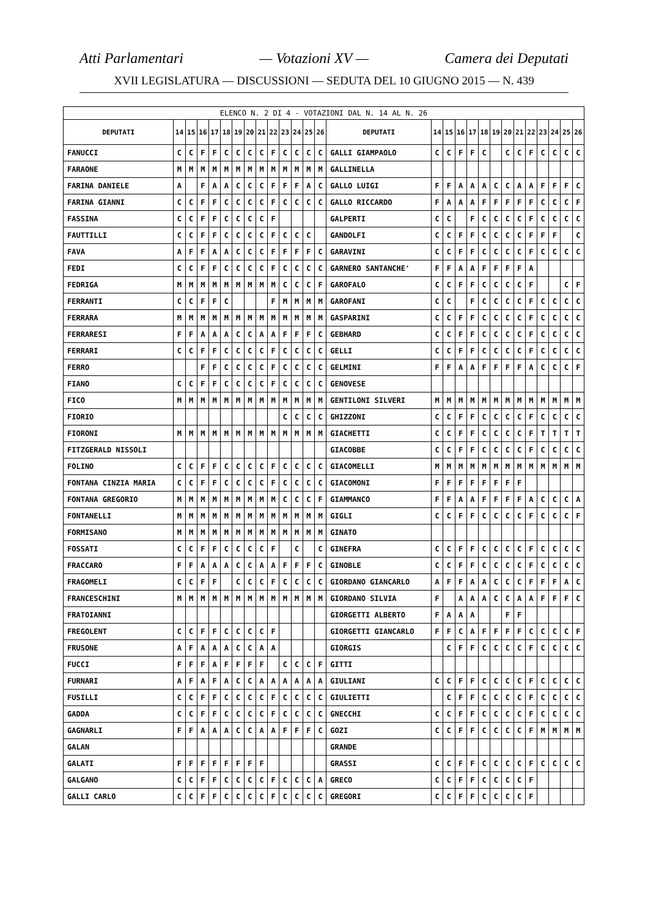Atti Parlamentari — Votazioni XV — Camera dei Deputati
XVII LEGISLATURA — DISCUSSIONI — SEDUTA DEL 10 GIUGNO 2015 — N. 439
| ELENCO N. 2 DI 4 - VOTAZIONI DAL N. 14 AL N. 26 | | | | | | | | | | | | | | | | | | | | | | | | | | | |
| DEPUTATI | 14 | 15 | 16 | 17 | 18 | 19 | 20 | 21 | 22 | 23 | 24 | 25 | 26 | DEPUTATI | 14 | 15 | 16 | 17 | 18 | 19 | 20 | 21 | 22 | 23 | 24 | 25 | 26 |
| FANUCCI | C | C | F | F | C | C | C | C | F | C | C | C | C | GALLI GIAMPAOLO | C | C | F | F | C | | C | C | F | C | C | C | C |
| FARAONE | M | M | M | M | M | M | M | M | M | M | M | M | M | GALLINELLA | | | | | | | | | | | | | |
| FARINA DANIELE | A | | F | A | A | C | C | C | F | F | F | A | C | GALLO LUIGI | F | F | A | A | A | C | C | A | A | F | F | F | C |
| FARINA GIANNI | C | C | F | F | C | C | C | C | F | C | C | C | C | GALLO RICCARDO | F | A | A | A | F | F | F | F | F | C | C | C | F |
| FASSINA | C | C | F | F | C | C | C | C | F | | | | | GALPERTI | C | C | | F | C | C | C | C | F | C | C | C | C |
| FAUTTILLI | C | C | F | F | C | C | C | C | F | C | C | C | | GANDOLFI | C | C | F | F | C | C | C | C | F | F | F | | C |
| FAVA | A | F | F | A | A | C | C | C | F | F | F | F | C | GARAVINI | C | C | F | F | C | C | C | C | F | C | C | C | C |
| FEDI | C | C | F | F | C | C | C | C | F | C | C | C | C | GARNERO SANTANCHE' | F | F | A | A | F | F | F | F | A | | | | |
| FEDRIGA | M | M | M | M | M | M | M | M | M | C | C | C | F | GAROFALO | C | C | F | F | C | C | C | C | F | | | C | F |
| FERRANTI | C | C | F | F | C | | | | F | M | M | M | M | GAROFANI | C | C | | F | C | C | C | C | F | C | C | C | C |
| FERRARA | M | M | M | M | M | M | M | M | M | M | M | M | M | GASPARINI | C | C | F | F | C | C | C | C | F | C | C | C | C |
| FERRARESI | F | F | A | A | A | C | C | A | A | F | F | F | C | GEBHARD | C | C | F | F | C | C | C | C | F | C | C | C | C |
| FERRARI | C | C | F | F | C | C | C | C | F | C | C | C | C | GELLI | C | C | F | F | C | C | C | C | F | C | C | C | C |
| FERRO | | | F | F | C | C | C | C | F | C | C | C | C | GELMINI | F | F | A | A | F | F | F | F | A | C | C | C | F |
| FIANO | C | C | F | F | C | C | C | C | F | C | C | C | C | GENOVESE | | | | | | | | | | | | | |
| FICO | M | M | M | M | M | M | M | M | M | M | M | M | M | GENTILONI SILVERI | M | M | M | M | M | M | M | M | M | M | M | M | M |
| FIORIO | | | | | | | | | | C | C | C | C | GHIZZONI | C | C | F | F | C | C | C | C | F | C | C | C | C |
| FIORONI | M | M | M | M | M | M | M | M | M | M | M | M | M | GIACHETTI | C | C | F | F | C | C | C | C | F | T | T | T | T |
| FITZGERALD NISSOLI | | | | | | | | | | | | | | GIACOBBE | C | C | F | F | C | C | C | C | F | C | C | C | C |
| FOLINO | C | C | F | F | C | C | C | C | F | C | C | C | C | GIACOMELLI | M | M | M | M | M | M | M | M | M | M | M | M | M |
| FONTANA CINZIA MARIA | C | C | F | F | C | C | C | C | F | C | C | C | C | GIACOMONI | F | F | F | F | F | F | F | F | | | | | |
| FONTANA GREGORIO | M | M | M | M | M | M | M | M | M | C | C | C | F | GIAMMANCO | F | F | A | A | F | F | F | F | A | C | C | C | A |
| FONTANELLI | M | M | M | M | M | M | M | M | M | M | M | M | M | GIGLI | C | C | F | F | C | C | C | C | F | C | C | C | F |
| FORMISANO | M | M | M | M | M | M | M | M | M | M | M | M | M | GINATO | | | | | | | | | | | | | |
| FOSSATI | C | C | F | F | C | C | C | C | F | | C | | C | GINEFRA | C | C | F | F | C | C | C | C | F | C | C | C | C |
| FRACCARO | F | F | A | A | A | C | C | A | A | F | F | F | C | GINOBLE | C | C | F | F | C | C | C | C | F | C | C | C | C |
| FRAGOMELI | C | C | F | F | | C | C | C | F | C | C | C | C | GIORDANO GIANCARLO | A | F | F | A | A | C | C | C | F | F | F | A | C |
| FRANCESCHINI | M | M | M | M | M | M | M | M | M | M | M | M | M | GIORDANO SILVIA | F | | A | A | A | C | C | A | A | F | F | F | C |
| FRATOIANNI | | | | | | | | | | | | | | GIORGETTI ALBERTO | F | A | A | A | | | F | F | | | | | |
| FREGOLENT | C | C | F | F | C | C | C | C | F | | | | | GIORGETTI GIANCARLO | F | F | C | A | F | F | F | F | C | C | C | C | F |
| FRUSONE | A | F | A | A | A | C | C | A | A | | | | | GIORGIS | | C | F | F | C | C | C | C | F | C | C | C | C |
| FUCCI | F | F | F | A | F | F | F | F | | C | C | C | F | GITTI | | | | | | | | | | | | | |
| FURNARI | A | F | A | F | A | C | C | A | A | A | A | A | A | GIULIANI | C | C | F | F | C | C | C | C | F | C | C | C | C |
| FUSILLI | C | C | F | F | C | C | C | C | F | C | C | C | C | GIULIETTI | | C | F | F | C | C | C | C | F | C | C | C | C |
| GADDA | C | C | F | F | C | C | C | C | F | C | C | C | C | GNECCHI | C | C | F | F | C | C | C | C | F | C | C | C | C |
| GAGNARLI | F | F | A | A | A | C | C | A | A | F | F | F | C | GOZI | C | C | F | F | C | C | C | C | F | M | M | M | M |
| GALAN | | | | | | | | | | | | | | GRANDE | | | | | | | | | | | | | |
| GALATI | F | F | F | F | F | F | F | F | | | | | | GRASSI | C | C | F | F | C | C | C | C | F | C | C | C | C |
| GALGANO | C | C | F | F | C | C | C | C | F | C | C | C | A | GRECO | C | C | F | F | C | C | C | C | F | | | | |
| GALLI CARLO | C | C | F | F | C | C | C | C | F | C | C | C | C | GREGORI | C | C | F | F | C | C | C | C | F | | | | |